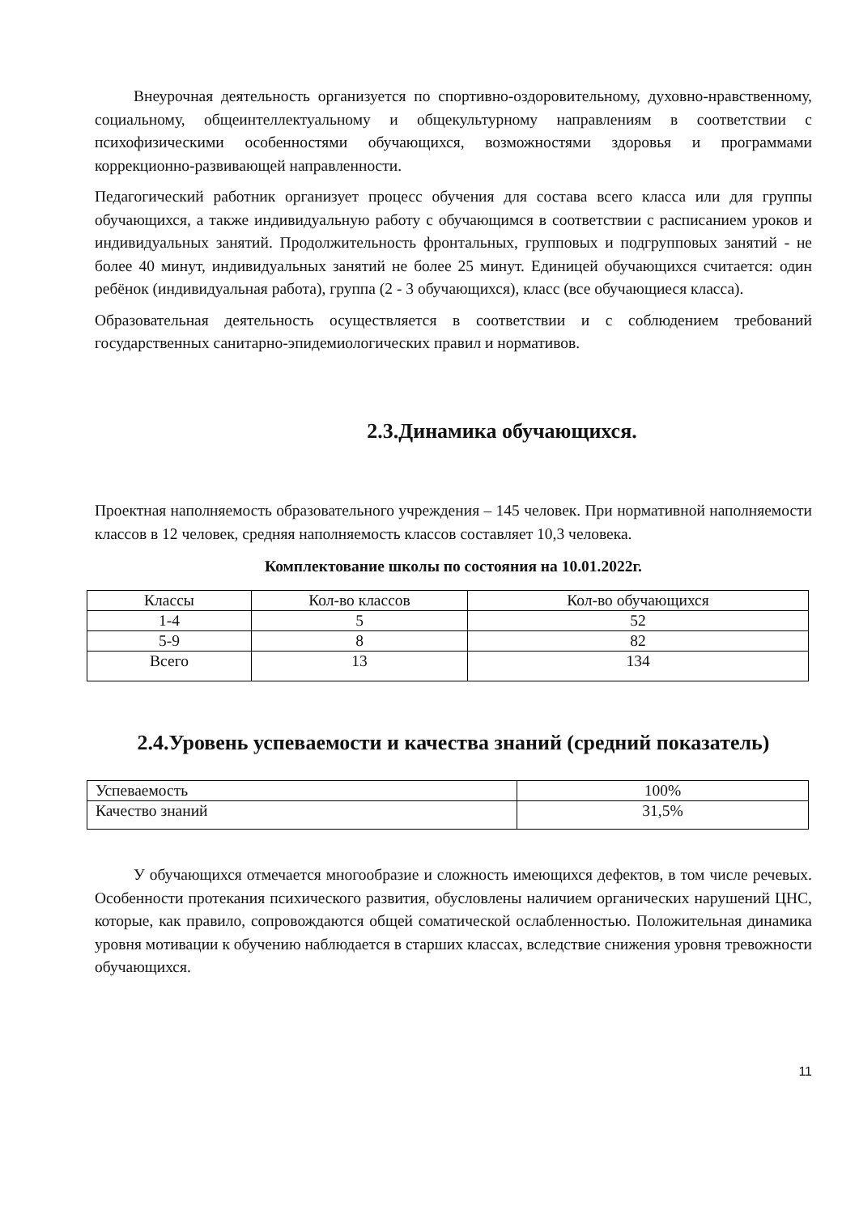Внеурочная деятельность организуется по спортивно-оздоровительному, духовно-нравственному, социальному, общеинтеллектуальному и общекультурному направлениям в соответствии с психофизическими особенностями обучающихся, возможностями здоровья и программами коррекционно-развивающей направленности.
Педагогический работник организует процесс обучения для состава всего класса или для группы обучающихся, а также индивидуальную работу с обучающимся в соответствии с расписанием уроков и индивидуальных занятий. Продолжительность фронтальных, групповых и подгрупповых занятий - не более 40 минут, индивидуальных занятий не более 25 минут. Единицей обучающихся считается: один ребёнок (индивидуальная работа), группа (2 - 3 обучающихся), класс (все обучающиеся класса).
Образовательная деятельность осуществляется в соответствии и с соблюдением требований государственных санитарно-эпидемиологических правил и нормативов.
2.3.Динамика обучающихся.
Проектная наполняемость образовательного учреждения – 145 человек. При нормативной наполняемости классов в 12 человек, средняя наполняемость классов составляет 10,3 человека.
Комплектование школы по состояния на 10.01.2022г.
| Классы | Кол-во классов | Кол-во обучающихся |
| 1-4 | 5 | 52 |
| 5-9 | 8 | 82 |
| Всего | 13 | 134 |
2.4.Уровень успеваемости и качества знаний (средний показатель)
| Успеваемость | 100% |
| Качество знаний | 31,5% |
У обучающихся отмечается многообразие и сложность имеющихся дефектов, в том числе речевых. Особенности протекания психического развития, обусловлены наличием органических нарушений ЦНС, которые, как правило, сопровождаются общей соматической ослабленностью. Положительная динамика уровня мотивации к обучению наблюдается в старших классах, вследствие снижения уровня тревожности обучающихся.
11